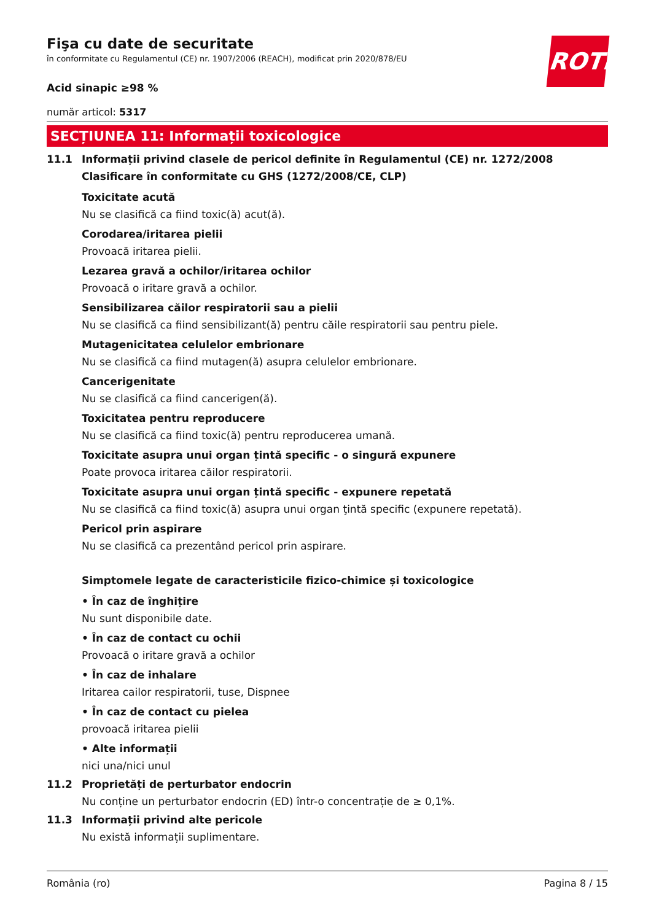ROTH
Fişa cu date de securitate
în conformitate cu Regulamentul (CE) nr. 1907/2006 (REACH), modificat prin 2020/878/EU
Acid sinapic ≥98 %
număr articol: 5317
SECȚIUNEA 11: Informații toxicologice
11.1 Informații privind clasele de pericol definite în Regulamentul (CE) nr. 1272/2008
Clasificare în conformitate cu GHS (1272/2008/CE, CLP)
Toxicitate acută
Nu se clasifică ca fiind toxic(ă) acut(ă).
Corodarea/iritarea pielii
Provoacă iritarea pielii.
Lezarea gravă a ochilor/iritarea ochilor
Provoacă o iritare gravă a ochilor.
Sensibilizarea căilor respiratorii sau a pielii
Nu se clasifică ca fiind sensibilizant(ă) pentru căile respiratorii sau pentru piele.
Mutagenicitatea celulelor embrionare
Nu se clasifică ca fiind mutagen(ă) asupra celulelor embrionare.
Cancerigenitate
Nu se clasifică ca fiind cancerigen(ă).
Toxicitatea pentru reproducere
Nu se clasifică ca fiind toxic(ă) pentru reproducerea umană.
Toxicitate asupra unui organ țintă specific - o singură expunere
Poate provoca iritarea căilor respiratorii.
Toxicitate asupra unui organ țintă specific - expunere repetată
Nu se clasifică ca fiind toxic(ă) asupra unui organ ţintă specific (expunere repetată).
Pericol prin aspirare
Nu se clasifică ca prezentând pericol prin aspirare.
Simptomele legate de caracteristicile fizico-chimice și toxicologice
• În caz de înghițire
Nu sunt disponibile date.
• În caz de contact cu ochii
Provoacă o iritare gravă a ochilor
• În caz de inhalare
Iritarea cailor respiratorii, tuse, Dispnee
• În caz de contact cu pielea
provoacă iritarea pielii
• Alte informații
nici una/nici unul
11.2 Proprietăți de perturbator endocrin
Nu conține un perturbator endocrin (ED) într-o concentrație de ≥ 0,1%.
11.3 Informații privind alte pericole
Nu există informații suplimentare.
România (ro) Pagina 8 / 15